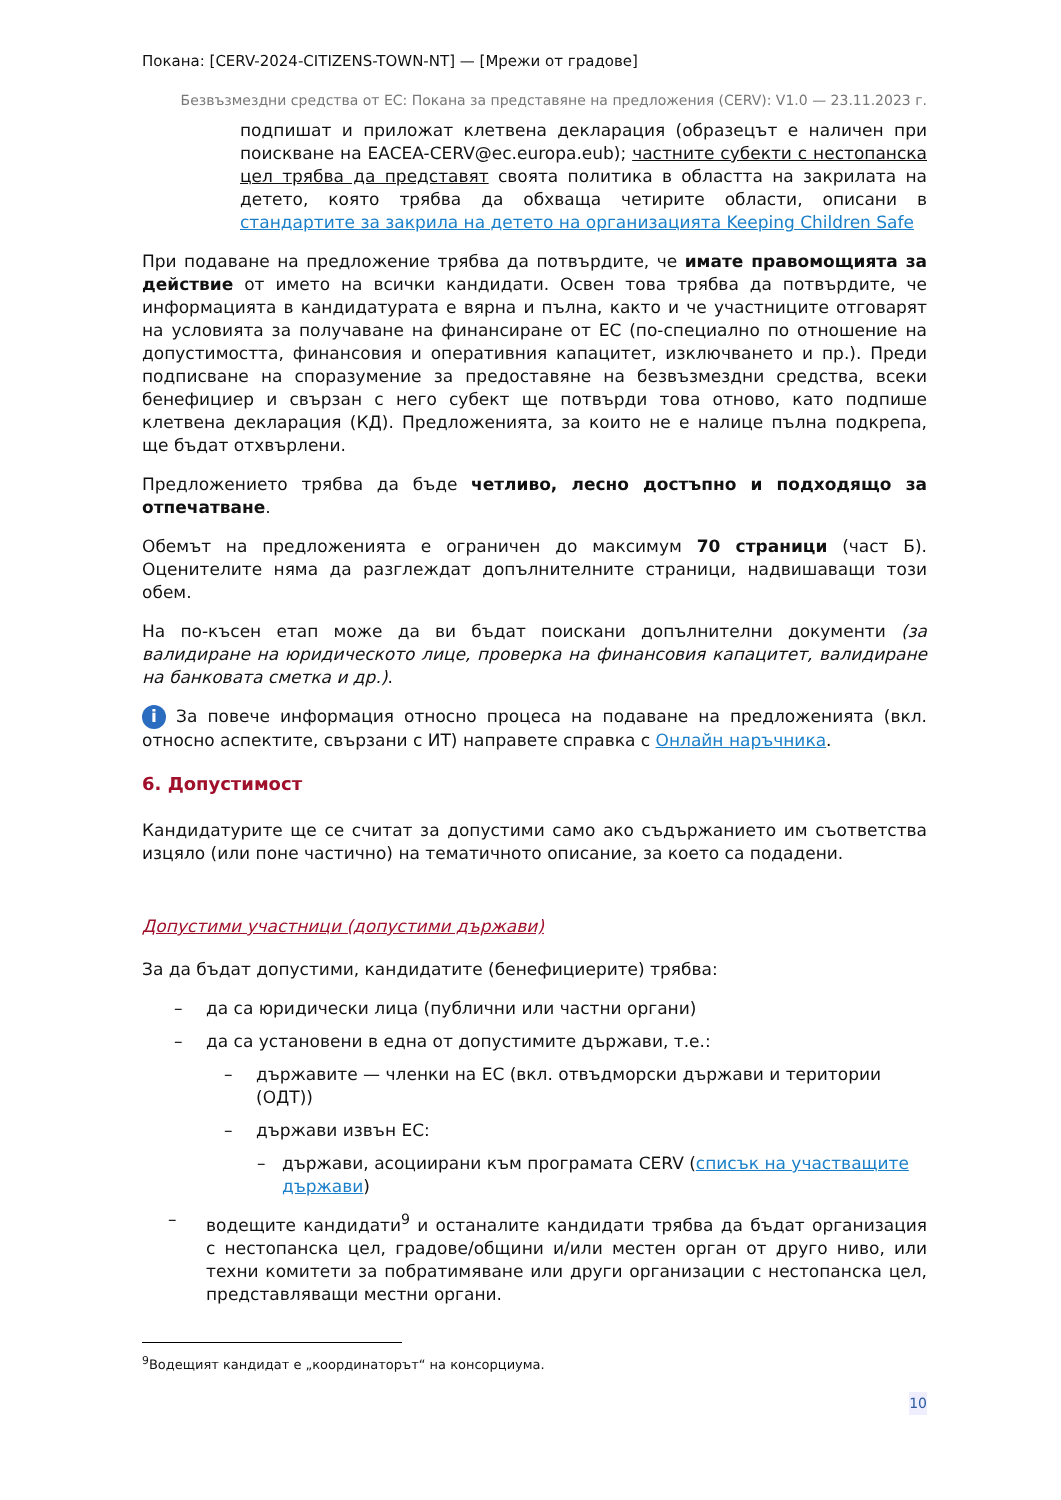Покана: [CERV-2024-CITIZENS-TOWN-NT] — [Мрежи от градове]
Безвъзмездни средства от ЕС: Покана за представяне на предложения (CERV): V1.0 — 23.11.2023 г.
подпишат и приложат клетвена декларация (образецът е наличен при поискване на EACEA-CERV@ec.europa.eub); частните субекти с нестопанска цел трябва да представят своята политика в областта на закрилата на детето, която трябва да обхваща четирите области, описани в стандартите за закрила на детето на организацията Keeping Children Safe
При подаване на предложение трябва да потвърдите, че имате правомощията за действие от името на всички кандидати. Освен това трябва да потвърдите, че информацията в кандидатурата е вярна и пълна, както и че участниците отговарят на условията за получаване на финансиране от ЕС (по-специално по отношение на допустимостта, финансовия и оперативния капацитет, изключването и пр.). Преди подписване на споразумение за предоставяне на безвъзмездни средства, всеки бенефициер и свързан с него субект ще потвърди това отново, като подпише клетвена декларация (КД). Предложенията, за които не е налице пълна подкрепа, ще бъдат отхвърлени.
Предложението трябва да бъде четливо, лесно достъпно и подходящо за отпечатване.
Обемът на предложенията е ограничен до максимум 70 страници (част Б). Оценителите няма да разглеждат допълнителните страници, надвишаващи този обем.
На по-късен етап може да ви бъдат поискани допълнителни документи (за валидиране на юридическото лице, проверка на финансовия капацитет, валидиране на банковата сметка и др.).
i За повече информация относно процеса на подаване на предложенията (вкл. относно аспектите, свързани с ИТ) направете справка с Онлайн наръчника.
6. Допустимост
Кандидатурите ще се считат за допустими само ако съдържанието им съответства изцяло (или поне частично) на тематичното описание, за което са подадени.
Допустими участници (допустими държави)
За да бъдат допустими, кандидатите (бенефициерите) трябва:
– да са юридически лица (публични или частни органи)
– да са установени в една от допустимите държави, т.е.:
– държавите — членки на ЕС (вкл. отвъдморски държави и територии (ОДТ))
– държави извън ЕС:
– държави, асоциирани към програмата CERV (списък на участващите държави)
– водещите кандидати<sup>9</sup> и останалите кандидати трябва да бъдат организация с нестопанска цел, градове/общини и/или местен орган от друго ниво, или техни комитети за побратимяване или други организации с нестопанска цел, представляващи местни органи.
<sup>9</sup> Водещият кандидат е „координаторът“ на консорциума.
10